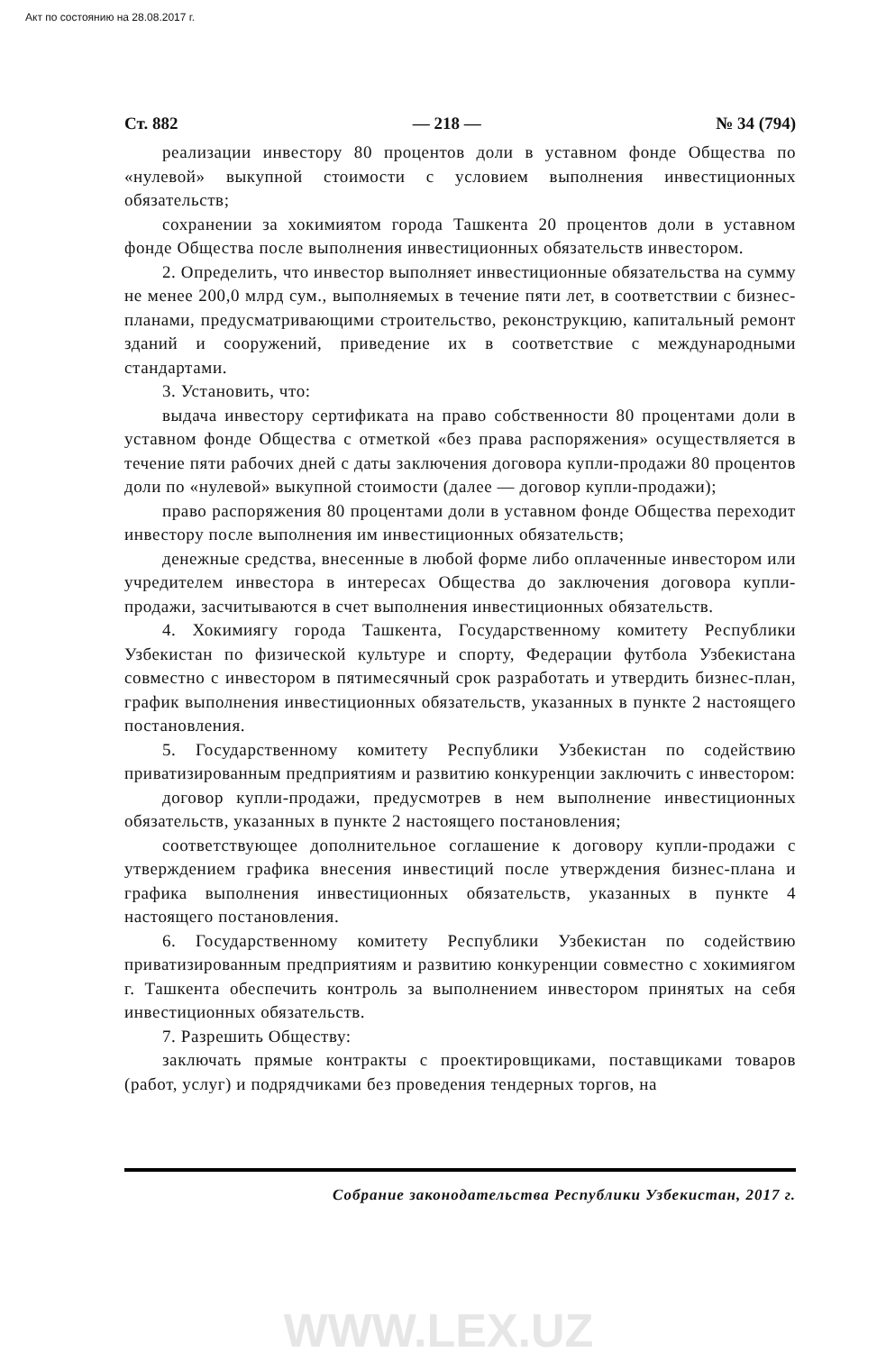Акт по состоянию на 28.08.2017 г.
Ст. 882 — 218 — № 34 (794)
реализации инвестору 80 процентов доли в уставном фонде Общества по «нулевой» выкупной стоимости с условием выполнения инвестиционных обязательств;
сохранении за хокимиятом города Ташкента 20 процентов доли в уставном фонде Общества после выполнения инвестиционных обязательств инвестором.
2. Определить, что инвестор выполняет инвестиционные обязательства на сумму не менее 200,0 млрд сум., выполняемых в течение пяти лет, в соответствии с бизнес-планами, предусматривающими строительство, реконструкцию, капитальный ремонт зданий и сооружений, приведение их в соответствие с международными стандартами.
3. Установить, что:
выдача инвестору сертификата на право собственности 80 процентами доли в уставном фонде Общества с отметкой «без права распоряжения» осуществляется в течение пяти рабочих дней с даты заключения договора купли-продажи 80 процентов доли по «нулевой» выкупной стоимости (далее — договор купли-продажи);
право распоряжения 80 процентами доли в уставном фонде Общества переходит инвестору после выполнения им инвестиционных обязательств;
денежные средства, внесенные в любой форме либо оплаченные инвестором или учредителем инвестора в интересах Общества до заключения договора купли-продажи, засчитываются в счет выполнения инвестиционных обязательств.
4. Хокимиягу города Ташкента, Государственному комитету Республики Узбекистан по физической культуре и спорту, Федерации футбола Узбекистана совместно с инвестором в пятимесячный срок разработать и утвердить бизнес-план, график выполнения инвестиционных обязательств, указанных в пункте 2 настоящего постановления.
5. Государственному комитету Республики Узбекистан по содействию приватизированным предприятиям и развитию конкуренции заключить с инвестором:
договор купли-продажи, предусмотрев в нем выполнение инвестиционных обязательств, указанных в пункте 2 настоящего постановления;
соответствующее дополнительное соглашение к договору купли-продажи с утверждением графика внесения инвестиций после утверждения бизнес-плана и графика выполнения инвестиционных обязательств, указанных в пункте 4 настоящего постановления.
6. Государственному комитету Республики Узбекистан по содействию приватизированным предприятиям и развитию конкуренции совместно с хокимиягом г. Ташкента обеспечить контроль за выполнением инвестором принятых на себя инвестиционных обязательств.
7. Разрешить Обществу:
заключать прямые контракты с проектировщиками, поставщиками товаров (работ, услуг) и подрядчиками без проведения тендерных торгов, на
Собрание законодательства Республики Узбекистан, 2017 г.
WWW.LEX.UZ